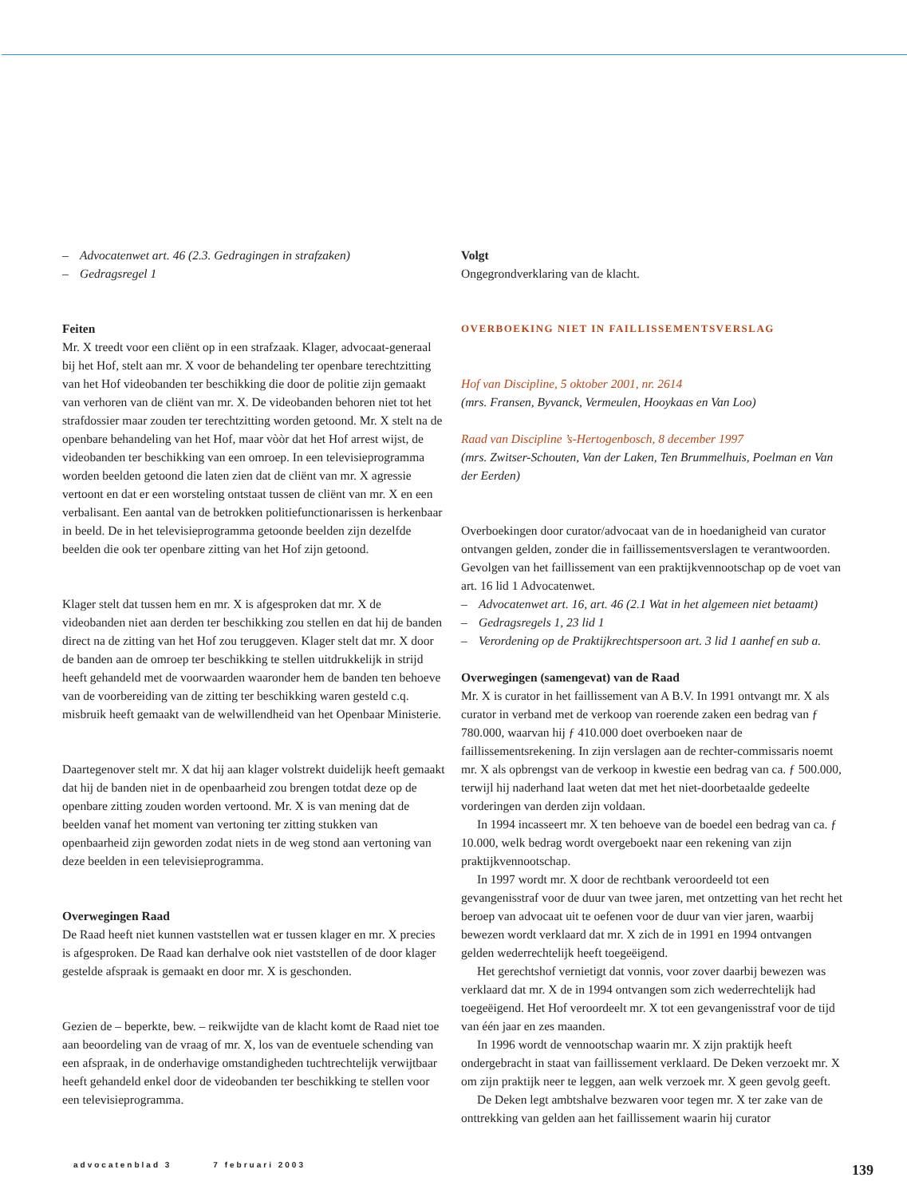– Advocatenwet art. 46 (2.3. Gedragingen in strafzaken)
– Gedragsregel 1
Feiten
Mr. X treedt voor een cliënt op in een strafzaak. Klager, advocaat-generaal bij het Hof, stelt aan mr. X voor de behandeling ter openbare terechtzitting van het Hof videobanden ter beschikking die door de politie zijn gemaakt van verhoren van de cliënt van mr. X. De videobanden behoren niet tot het strafdossier maar zouden ter terechtzitting worden getoond. Mr. X stelt na de openbare behandeling van het Hof, maar vòòr dat het Hof arrest wijst, de videobanden ter beschikking van een omroep. In een televisieprogramma worden beelden getoond die laten zien dat de cliënt van mr. X agressie vertoont en dat er een worsteling ontstaat tussen de cliënt van mr. X en een verbalisant. Een aantal van de betrokken politiefunctionarissen is herkenbaar in beeld. De in het televisieprogramma getoonde beelden zijn dezelfde beelden die ook ter openbare zitting van het Hof zijn getoond.
Klager stelt dat tussen hem en mr. X is afgesproken dat mr. X de videobanden niet aan derden ter beschikking zou stellen en dat hij de banden direct na de zitting van het Hof zou teruggeven. Klager stelt dat mr. X door de banden aan de omroep ter beschikking te stellen uitdrukkelijk in strijd heeft gehandeld met de voorwaarden waaronder hem de banden ten behoeve van de voorbereiding van de zitting ter beschikking waren gesteld c.q. misbruik heeft gemaakt van de welwillendheid van het Openbaar Ministerie.
Daartegenover stelt mr. X dat hij aan klager volstrekt duidelijk heeft gemaakt dat hij de banden niet in de openbaarheid zou brengen totdat deze op de openbare zitting zouden worden vertoond. Mr. X is van mening dat de beelden vanaf het moment van vertoning ter zitting stukken van openbaarheid zijn geworden zodat niets in de weg stond aan vertoning van deze beelden in een televisieprogramma.
Overwegingen Raad
De Raad heeft niet kunnen vaststellen wat er tussen klager en mr. X precies is afgesproken. De Raad kan derhalve ook niet vaststellen of de door klager gestelde afspraak is gemaakt en door mr. X is geschonden.
Gezien de – beperkte, bew. – reikwijdte van de klacht komt de Raad niet toe aan beoordeling van de vraag of mr. X, los van de eventuele schending van een afspraak, in de onderhavige omstandigheden tuchtrechtelijk verwijtbaar heeft gehandeld enkel door de videobanden ter beschikking te stellen voor een televisieprogramma.
Volgt
Ongegrondverklaring van de klacht.
OVERBOEKING NIET IN FAILLISSEMENTSVERSLAG
Hof van Discipline, 5 oktober 2001, nr. 2614
(mrs. Fransen, Byvanck, Vermeulen, Hooykaas en Van Loo)
Raad van Discipline ’s-Hertogenbosch, 8 december 1997
(mrs. Zwitser-Schouten, Van der Laken, Ten Brummelhuis, Poelman en Van der Eerden)
Overboekingen door curator/advocaat van de in hoedanigheid van curator ontvangen gelden, zonder die in faillissementsverslagen te verantwoorden. Gevolgen van het faillissement van een praktijkvennootschap op de voet van art. 16 lid 1 Advocatenwet.
– Advocatenwet art. 16, art. 46 (2.1 Wat in het algemeen niet betaamt)
– Gedragsregels 1, 23 lid 1
– Verordening op de Praktijkrechtspersoon art. 3 lid 1 aanhef en sub a.
Overwegingen (samengevat) van de Raad
Mr. X is curator in het faillissement van A B.V. In 1991 ontvangt mr. X als curator in verband met de verkoop van roerende zaken een bedrag van ƒ 780.000, waarvan hij ƒ 410.000 doet overboeken naar de faillissementsrekening. In zijn verslagen aan de rechter-commissaris noemt mr. X als opbrengst van de verkoop in kwestie een bedrag van ca. ƒ 500.000, terwijl hij naderhand laat weten dat met het niet-doorbetaalde gedeelte vorderingen van derden zijn voldaan.
In 1994 incasseert mr. X ten behoeve van de boedel een bedrag van ca. ƒ 10.000, welk bedrag wordt overgeboekt naar een rekening van zijn praktijkvennootschap.
In 1997 wordt mr. X door de rechtbank veroordeeld tot een gevangenisstraf voor de duur van twee jaren, met ontzetting van het recht het beroep van advocaat uit te oefenen voor de duur van vier jaren, waarbij bewezen wordt verklaard dat mr. X zich de in 1991 en 1994 ontvangen gelden wederrechtelijk heeft toegeëigend.
Het gerechtshof vernietigt dat vonnis, voor zover daarbij bewezen was verklaard dat mr. X de in 1994 ontvangen som zich wederrechtelijk had toegeëigend. Het Hof veroordeelt mr. X tot een gevangenisstraf voor de tijd van één jaar en zes maanden.
In 1996 wordt de vennootschap waarin mr. X zijn praktijk heeft ondergebracht in staat van faillissement verklaard. De Deken verzoekt mr. X om zijn praktijk neer te leggen, aan welk verzoek mr. X geen gevolg geeft.
De Deken legt ambtshalve bezwaren voor tegen mr. X ter zake van de onttrekking van gelden aan het faillissement waarin hij curator
advocatenblad 3 7 februari 2003
139